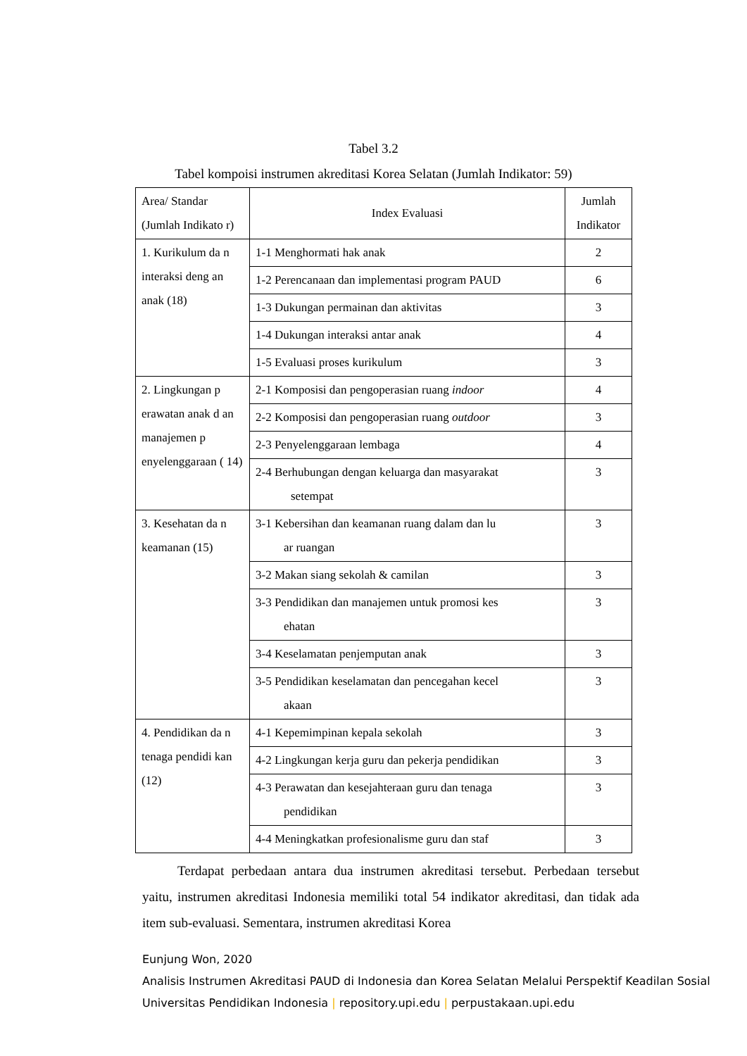Tabel 3.2
Tabel kompoisi instrumen akreditasi Korea Selatan (Jumlah Indikator: 59)
| Area/ Standar (Jumlah Indikato r) | Index Evaluasi | Jumlah Indikator |
| --- | --- | --- |
| 1. Kurikulum da n interaksi deng an anak (18) | 1-1 Menghormati hak anak | 2 |
| | 1-2 Perencanaan dan implementasi program PAUD | 6 |
| | 1-3 Dukungan permainan dan aktivitas | 3 |
| | 1-4 Dukungan interaksi antar anak | 4 |
| | 1-5 Evaluasi proses kurikulum | 3 |
| 2. Lingkungan p erawatan anak d an manajemen p enyelenggaraan ( 14) | 2-1 Komposisi dan pengoperasian ruang indoor | 4 |
| | 2-2 Komposisi dan pengoperasian ruang outdoor | 3 |
| | 2-3 Penyelenggaraan lembaga | 4 |
| | 2-4 Berhubungan dengan keluarga dan masyarakat setempat | 3 |
| 3. Kesehatan da n keamanan (15) | 3-1 Kebersihan dan keamanan ruang dalam dan lu ar ruangan | 3 |
| | 3-2 Makan siang sekolah & camilan | 3 |
| | 3-3 Pendidikan dan manajemen untuk promosi kes ehatan | 3 |
| | 3-4 Keselamatan penjemputan anak | 3 |
| | 3-5 Pendidikan keselamatan dan pencegahan kecel akaan | 3 |
| 4. Pendidikan da n tenaga pendidi kan (12) | 4-1 Kepemimpinan kepala sekolah | 3 |
| | 4-2 Lingkungan kerja guru dan pekerja pendidikan | 3 |
| | 4-3 Perawatan dan kesejahteraan guru dan tenaga pendidikan | 3 |
| | 4-4 Meningkatkan profesionalisme guru dan staf | 3 |
Terdapat perbedaan antara dua instrumen akreditasi tersebut. Perbedaan tersebut yaitu, instrumen akreditasi Indonesia memiliki total 54 indikator akreditasi, dan tidak ada item sub-evaluasi. Sementara, instrumen akreditasi Korea
Eunjung Won, 2020
Analisis Instrumen Akreditasi PAUD di Indonesia dan Korea Selatan Melalui Perspektif Keadilan Sosial
Universitas Pendidikan Indonesia | repository.upi.edu | perpustakaan.upi.edu